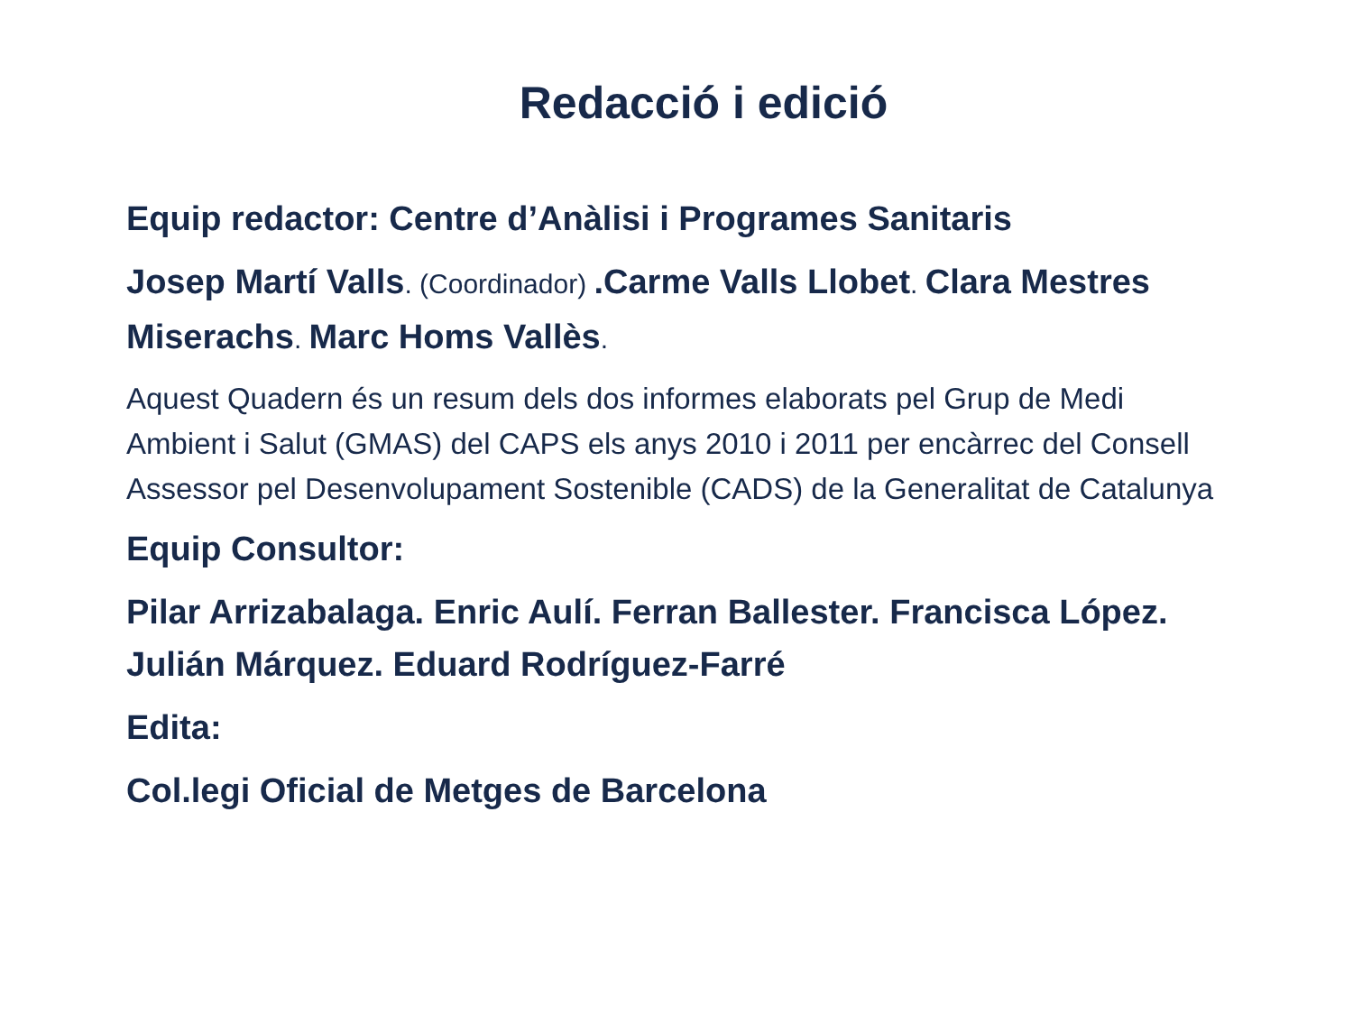Redacció i edició
Equip redactor: Centre d’Anàlisi i Programes Sanitaris
Josep Martí Valls. (Coordinador) .Carme Valls Llobet. Clara Mestres Miserachs. Marc Homs Vallès.
Aquest Quadern és un resum dels dos informes elaborats pel Grup de Medi Ambient i Salut (GMAS) del CAPS els anys 2010 i 2011 per encàrrec del Consell Assessor pel Desenvolupament Sostenible (CADS) de la Generalitat de Catalunya
Equip Consultor:
Pilar Arrizabalaga. Enric Aulí. Ferran Ballester. Francisca López. Julián Márquez. Eduard Rodríguez-Farré
Edita:
Col.legi Oficial de Metges de Barcelona